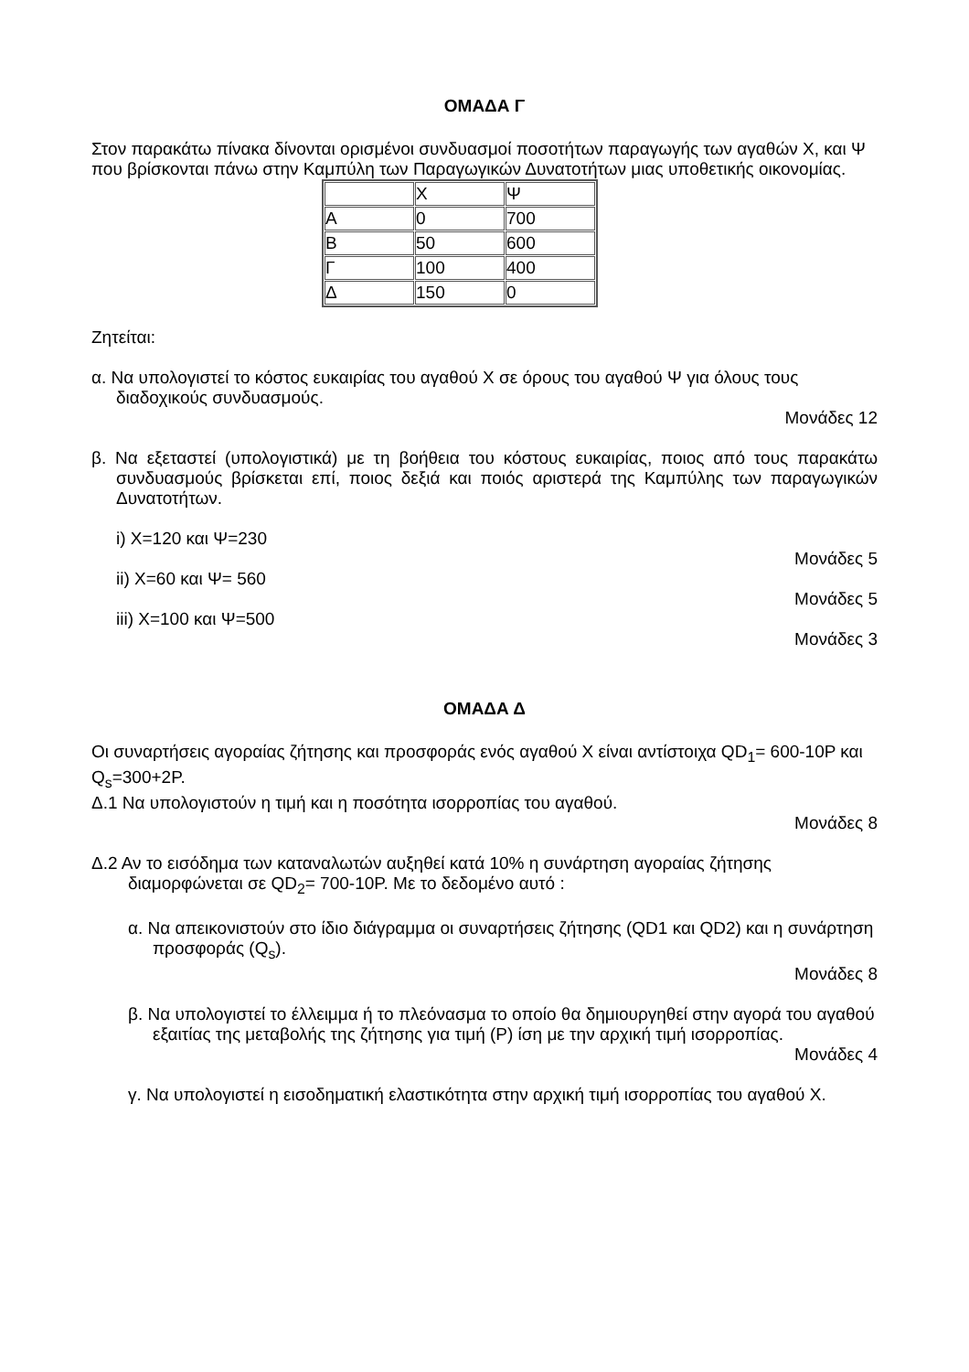ΟΜΑΔΑ Γ
Στον παρακάτω πίνακα δίνονται ορισμένοι συνδυασμοί ποσοτήτων παραγωγής των αγαθών Χ, και Ψ που βρίσκονται πάνω στην Καμπύλη των Παραγωγικών Δυνατοτήτων μιας υποθετικής οικονομίας.
| | Χ | Ψ |
| Α | 0 | 700 |
| Β | 50 | 600 |
| Γ | 100 | 400 |
| Δ | 150 | 0 |
Ζητείται:
α. Να υπολογιστεί το κόστος ευκαιρίας του αγαθού Χ σε όρους του αγαθού Ψ για όλους τους διαδοχικούς συνδυασμούς.
Μονάδες 12
β. Να εξεταστεί (υπολογιστικά) με τη βοήθεια του κόστους ευκαιρίας, ποιος από τους παρακάτω συνδυασμούς βρίσκεται επί, ποιος δεξιά και ποιός αριστερά της Καμπύλης των παραγωγικών Δυνατοτήτων.
i) Χ=120 και Ψ=230
Μονάδες 5
ii) Χ=60 και Ψ= 560
Μονάδες 5
iii) Χ=100 και Ψ=500
Μονάδες 3
ΟΜΑΔΑ Δ
Οι συναρτήσεις αγοραίας ζήτησης και προσφοράς ενός αγαθού Χ είναι αντίστοιχα QD<sub>1</sub>= 600-10P και Q<sub>s</sub>=300+2P.
Δ.1 Να υπολογιστούν η τιμή και η ποσότητα ισορροπίας του αγαθού.
Μονάδες 8
Δ.2 Αν το εισόδημα των καταναλωτών αυξηθεί κατά 10% η συνάρτηση αγοραίας ζήτησης διαμορφώνεται σε QD<sub>2</sub>= 700-10P. Με το δεδομένο αυτό :
α. Να απεικονιστούν στο ίδιο διάγραμμα οι συναρτήσεις ζήτησης (QD1 και QD2) και η συνάρτηση προσφοράς (Q<sub>s</sub>).
Μονάδες 8
β. Να υπολογιστεί το έλλειμμα ή το πλεόνασμα το οποίο θα δημιουργηθεί στην αγορά του αγαθού εξαιτίας της μεταβολής της ζήτησης για τιμή (P) ίση με την αρχική τιμή ισορροπίας.
Μονάδες 4
γ. Να υπολογιστεί η εισοδηματική ελαστικότητα στην αρχική τιμή ισορροπίας του αγαθού Χ.